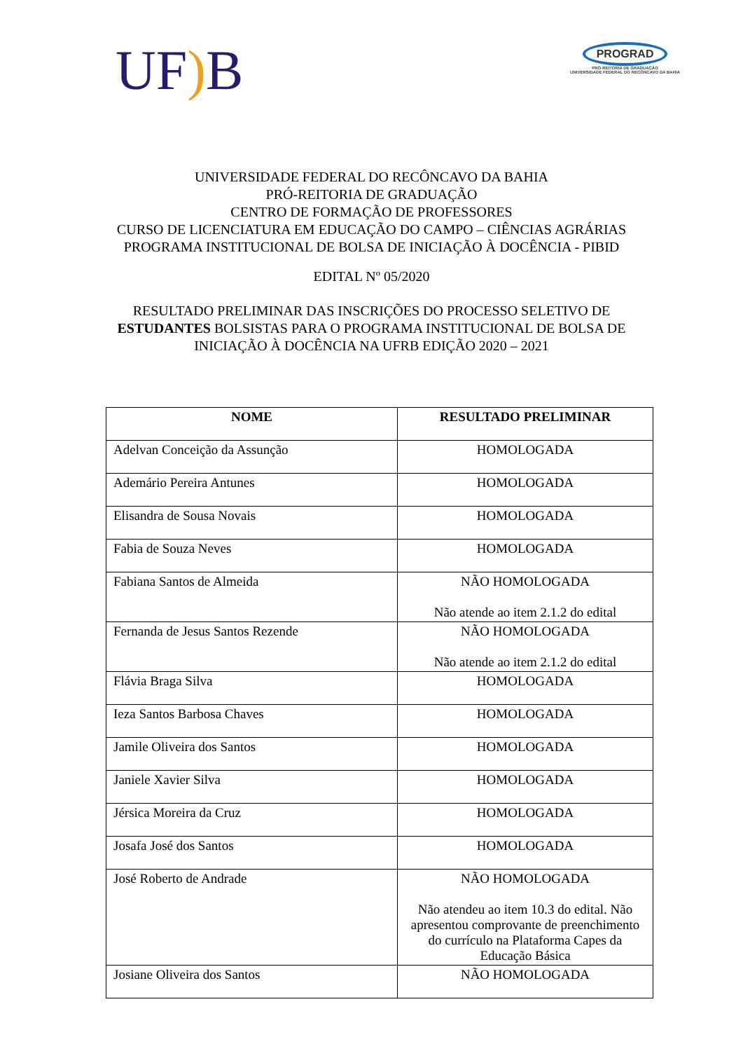UF) B
PROGRAD
PRÓ-REITORIA DE GRADUAÇÃO
UNIVERSIDADE FEDERAL DO RECÔNCAVO DA BAHIA
UNIVERSIDADE FEDERAL DO RECÔNCAVO DA BAHIA
PRÓ-REITORIA DE GRADUAÇÃO
CENTRO DE FORMAÇÃO DE PROFESSORES
CURSO DE LICENCIATURA EM EDUCAÇÃO DO CAMPO – CIÊNCIAS AGRÁRIAS
PROGRAMA INSTITUCIONAL DE BOLSA DE INICIAÇÃO À DOCÊNCIA - PIBID
EDITAL Nº 05/2020
RESULTADO PRELIMINAR DAS INSCRIÇÕES DO PROCESSO SELETIVO DE ESTUDANTES BOLSISTAS PARA O PROGRAMA INSTITUCIONAL DE BOLSA DE INICIAÇÃO À DOCÊNCIA NA UFRB EDIÇÃO 2020 – 2021
| NOME | RESULTADO PRELIMINAR |
| --- | --- |
| Adelvan Conceição da Assunção | HOMOLOGADA |
| Ademário Pereira Antunes | HOMOLOGADA |
| Elisandra de Sousa Novais | HOMOLOGADA |
| Fabia de Souza Neves | HOMOLOGADA |
| Fabiana Santos de Almeida | NÃO HOMOLOGADA Não atende ao item 2.1.2 do edital |
| Fernanda de Jesus Santos Rezende | NÃO HOMOLOGADA Não atende ao item 2.1.2 do edital |
| Flávia Braga Silva | HOMOLOGADA |
| Ieza Santos Barbosa Chaves | HOMOLOGADA |
| Jamile Oliveira dos Santos | HOMOLOGADA |
| Janiele Xavier Silva | HOMOLOGADA |
| Jérsica Moreira da Cruz | HOMOLOGADA |
| Josafa José dos Santos | HOMOLOGADA |
| José Roberto de Andrade | NÃO HOMOLOGADA Não atendeu ao item 10.3 do edital. Não apresentou comprovante de preenchimento do currículo na Plataforma Capes da Educação Básica |
| Josiane Oliveira dos Santos | NÃO HOMOLOGADA |